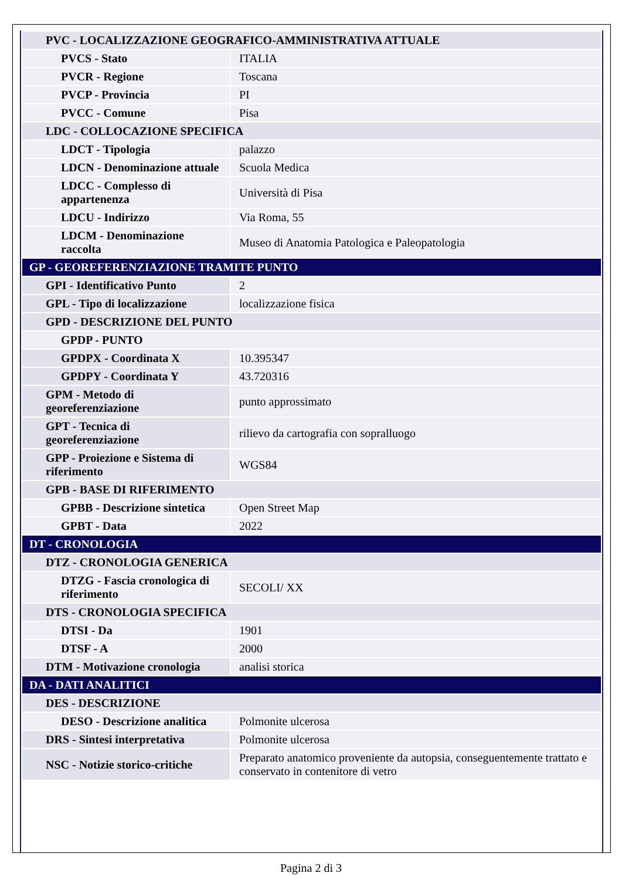| PVC - LOCALIZZAZIONE GEOGRAFICO-AMMINISTRATIVA ATTUALE | |
| PVCS - Stato | ITALIA |
| PVCR - Regione | Toscana |
| PVCP - Provincia | PI |
| PVCC - Comune | Pisa |
| LDC - COLLOCAZIONE SPECIFICA | |
| LDCT - Tipologia | palazzo |
| LDCN - Denominazione attuale | Scuola Medica |
| LDCC - Complesso di appartenenza | Università di Pisa |
| LDCU - Indirizzo | Via Roma, 55 |
| LDCM - Denominazione raccolta | Museo di Anatomia Patologica e Paleopatologia |
| GP - GEOREFERENZIAZIONE TRAMITE PUNTO | |
| GPI - Identificativo Punto | 2 |
| GPL - Tipo di localizzazione | localizzazione fisica |
| GPD - DESCRIZIONE DEL PUNTO | |
| GPDP - PUNTO | |
| GPDPX - Coordinata X | 10.395347 |
| GPDPY - Coordinata Y | 43.720316 |
| GPM - Metodo di georeferenziazione | punto approssimato |
| GPT - Tecnica di georeferenziazione | rilievo da cartografia con sopralluogo |
| GPP - Proiezione e Sistema di riferimento | WGS84 |
| GPB - BASE DI RIFERIMENTO | |
| GPBB - Descrizione sintetica | Open Street Map |
| GPBT - Data | 2022 |
| DT - CRONOLOGIA | |
| DTZ - CRONOLOGIA GENERICA | |
| DTZG - Fascia cronologica di riferimento | SECOLI/ XX |
| DTS - CRONOLOGIA SPECIFICA | |
| DTSI - Da | 1901 |
| DTSF - A | 2000 |
| DTM - Motivazione cronologia | analisi storica |
| DA - DATI ANALITICI | |
| DES - DESCRIZIONE | |
| DESO - Descrizione analitica | Polmonite ulcerosa |
| DRS - Sintesi interpretativa | Polmonite ulcerosa |
| NSC - Notizie storico-critiche | Preparato anatomico proveniente da autopsia, conseguentemente trattato e conservato in contenitore di vetro |
Pagina 2 di 3